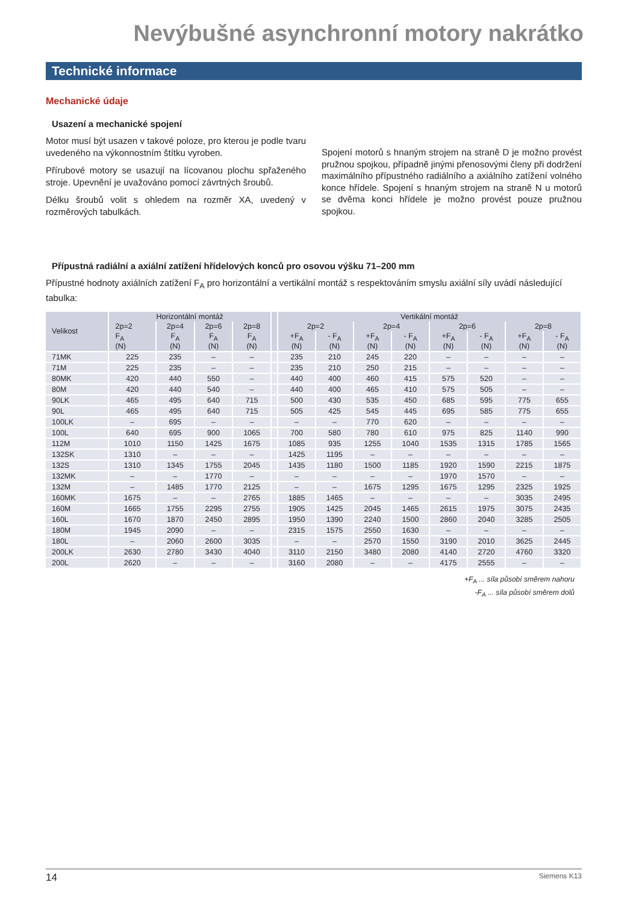Nevýbušné asynchronní motory nakrátko
Technické informace
Mechanické údaje
Usazení a mechanické spojení
Motor musí být usazen v takové poloze, pro kterou je podle tvaru uvedeného na výkonnostním štítku vyroben.
Přírubové motory se usazují na lícovanou plochu spřaženého stroje. Upevnění je uvažováno pomocí závrtných šroubů.
Délku šroubů volit s ohledem na rozměr XA, uvedený v rozměrových tabulkách.
Spojení motorů s hnaným strojem na straně D je možno provést pružnou spojkou, případně jinými přenosovými členy při dodržení maximálního přípustného radiálního a axiálního zatížení volného konce hřídele. Spojení s hnaným strojem na straně N u motorů se dvěma konci hřídele je možno provést pouze pružnou spojkou.
Přípustná radiální a axiální zatížení hřídelových konců pro osovou výšku 71–200 mm
Přípustné hodnoty axiálních zatížení F<sub>A</sub> pro horizontální a vertikální montáž s respektováním smyslu axiální síly uvádí následující tabulka:
| Velikost | Horizontální montáž | | | | | Vertikální montáž | | | | | | | |
| --- | --- | --- | --- | --- | --- | --- | --- | --- | --- | --- | --- | --- | --- |
| | 2p=2 | 2p=4 | 2p=6 | 2p=8 | | 2p=2 | | 2p=4 | | 2p=6 | | 2p=8 | |
| | F<sub>A</sub> (N) | F<sub>A</sub> (N) | F<sub>A</sub> (N) | F<sub>A</sub> (N) | | +F<sub>A</sub> (N) | - F<sub>A</sub> (N) | +F<sub>A</sub> (N) | - F<sub>A</sub> (N) | +F<sub>A</sub> (N) | - F<sub>A</sub> (N) | +F<sub>A</sub> (N) | - F<sub>A</sub> (N) |
| 71MK | 225 | 235 | – | – | | 235 | 210 | 245 | 220 | – | – | – | – |
| 71M | 225 | 235 | – | – | | 235 | 210 | 250 | 215 | – | – | – | – |
| 80MK | 420 | 440 | 550 | – | | 440 | 400 | 460 | 415 | 575 | 520 | – | – |
| 80M | 420 | 440 | 540 | – | | 440 | 400 | 465 | 410 | 575 | 505 | – | – |
| 90LK | 465 | 495 | 640 | 715 | | 500 | 430 | 535 | 450 | 685 | 595 | 775 | 655 |
| 90L | 465 | 495 | 640 | 715 | | 505 | 425 | 545 | 445 | 695 | 585 | 775 | 655 |
| 100LK | – | 695 | – | – | | – | – | 770 | 620 | – | – | – | – |
| 100L | 640 | 695 | 900 | 1065 | | 700 | 580 | 780 | 610 | 975 | 825 | 1140 | 990 |
| 112M | 1010 | 1150 | 1425 | 1675 | | 1085 | 935 | 1255 | 1040 | 1535 | 1315 | 1785 | 1565 |
| 132SK | 1310 | – | – | – | | 1425 | 1195 | – | – | – | – | – | – |
| 132S | 1310 | 1345 | 1755 | 2045 | | 1435 | 1180 | 1500 | 1185 | 1920 | 1590 | 2215 | 1875 |
| 132MK | – | – | 1770 | – | | – | – | – | – | 1970 | 1570 | – | – |
| 132M | – | 1485 | 1770 | 2125 | | – | – | 1675 | 1295 | 1675 | 1295 | 2325 | 1925 |
| 160MK | 1675 | – | – | 2765 | | 1885 | 1465 | – | – | – | – | 3035 | 2495 |
| 160M | 1665 | 1755 | 2295 | 2755 | | 1905 | 1425 | 2045 | 1465 | 2615 | 1975 | 3075 | 2435 |
| 160L | 1670 | 1870 | 2450 | 2895 | | 1950 | 1390 | 2240 | 1500 | 2860 | 2040 | 3285 | 2505 |
| 180M | 1945 | 2090 | – | – | | 2315 | 1575 | 2550 | 1630 | – | – | – | – |
| 180L | – | 2060 | 2600 | 3035 | | – | – | 2570 | 1550 | 3190 | 2010 | 3625 | 2445 |
| 200LK | 2630 | 2780 | 3430 | 4040 | | 3110 | 2150 | 3480 | 2080 | 4140 | 2720 | 4760 | 3320 |
| 200L | 2620 | – | – | – | | 3160 | 2080 | – | – | 4175 | 2555 | – | – |
+F<sub>A</sub> ... síla působí směrem nahoru
-F<sub>A</sub> ... síla působí směrem dolů
14 Siemens K13